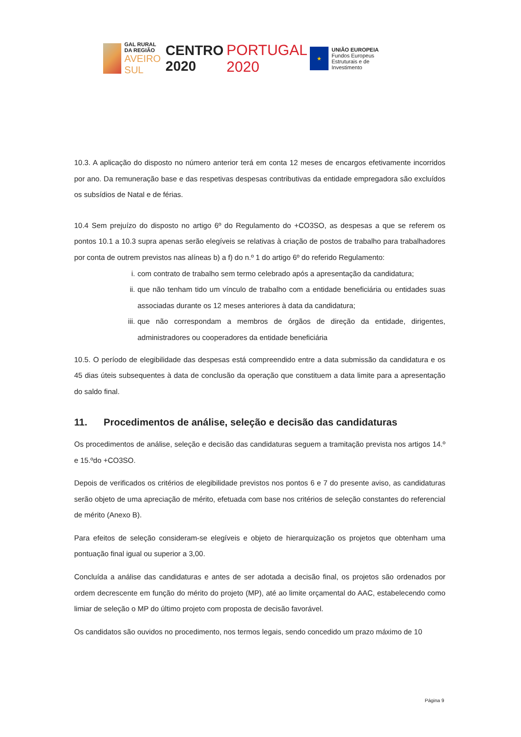GAL RURAL DA REGIÃO
AVEIRO SUL
CENTRO 2020 PORTUGAL 2020
★
UNIÃO EUROPEIA
Fundos Europeus Estruturais e de Investimento
10.3. A aplicação do disposto no número anterior terá em conta 12 meses de encargos efetivamente incorridos por ano. Da remuneração base e das respetivas despesas contributivas da entidade empregadora são excluídos os subsídios de Natal e de férias.
10.4 Sem prejuízo do disposto no artigo 6º do Regulamento do +CO3SO, as despesas a que se referem os pontos 10.1 a 10.3 supra apenas serão elegíveis se relativas à criação de postos de trabalho para trabalhadores por conta de outrem previstos nas alíneas b) a f) do n.º 1 do artigo 6º do referido Regulamento:
i. com contrato de trabalho sem termo celebrado após a apresentação da candidatura;
ii.
que não tenham tido um vínculo de trabalho com a entidade beneficiária ou entidades suas associadas durante os 12 meses anteriores à data da candidatura;
iii.
que não correspondam a membros de órgãos de direção da entidade, dirigentes, administradores ou cooperadores da entidade beneficiária
10.5. O período de elegibilidade das despesas está compreendido entre a data submissão da candidatura e os 45 dias úteis subsequentes à data de conclusão da operação que constituem a data limite para a apresentação do saldo final.
11. Procedimentos de análise, seleção e decisão das candidaturas
Os procedimentos de análise, seleção e decisão das candidaturas seguem a tramitação prevista nos artigos 14.º e 15.ºdo +CO3SO.
Depois de verificados os critérios de elegibilidade previstos nos pontos 6 e 7 do presente aviso, as candidaturas serão objeto de uma apreciação de mérito, efetuada com base nos critérios de seleção constantes do referencial de mérito (Anexo B).
Para efeitos de seleção consideram-se elegíveis e objeto de hierarquização os projetos que obtenham uma pontuação final igual ou superior a 3,00.
Concluída a análise das candidaturas e antes de ser adotada a decisão final, os projetos são ordenados por ordem decrescente em função do mérito do projeto (MP), até ao limite orçamental do AAC, estabelecendo como limiar de seleção o MP do último projeto com proposta de decisão favorável.
Os candidatos são ouvidos no procedimento, nos termos legais, sendo concedido um prazo máximo de 10
Página 9